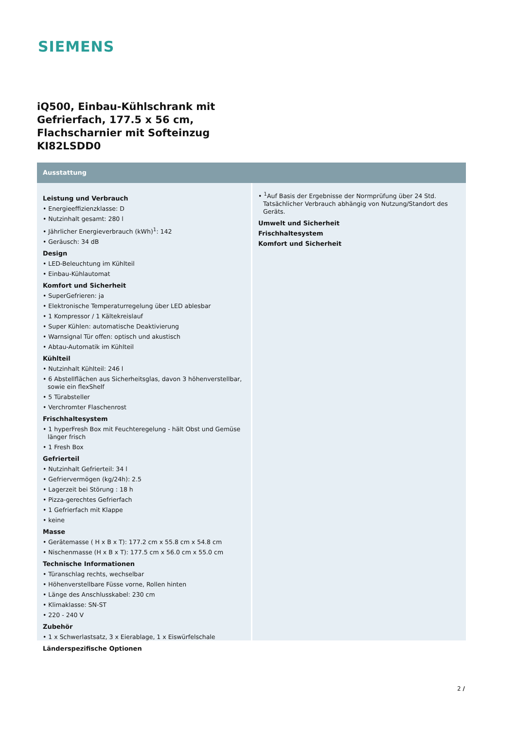SIEMENS
iQ500, Einbau-Kühlschrank mit Gefrierfach, 177.5 x 56 cm, Flachscharnier mit Softeinzug
KI82LSDD0
Ausstattung
Leistung und Verbrauch
• Energieeffizienzklasse: D
• Nutzinhalt gesamt: 280 l
• Jährlicher Energieverbrauch (kWh)<sup>1</sup>: 142
• Geräusch: 34 dB
Design
• LED-Beleuchtung im Kühlteil
• Einbau-Kühlautomat
Komfort und Sicherheit
• SuperGefrieren: ja
• Elektronische Temperaturregelung über LED ablesbar
• 1 Kompressor / 1 Kältekreislauf
• Super Kühlen: automatische Deaktivierung
• Warnsignal Tür offen: optisch und akustisch
• Abtau-Automatik im Kühlteil
Kühlteil
• Nutzinhalt Kühlteil: 246 l
• 6 Abstellflächen aus Sicherheitsglas, davon 3 höhenverstellbar, sowie ein flexShelf
• 5 Türabsteller
• Verchromter Flaschenrost
Frischhaltesystem
• 1 hyperFresh Box mit Feuchteregelung - hält Obst und Gemüse länger frisch
• 1 Fresh Box
Gefrierteil
• Nutzinhalt Gefrierteil: 34 l
• Gefriervermögen (kg/24h): 2.5
• Lagerzeit bei Störung : 18 h
• Pizza-gerechtes Gefrierfach
• 1 Gefrierfach mit Klappe
• keine
Masse
• Gerätemasse ( H x B x T): 177.2 cm x 55.8 cm x 54.8 cm
• Nischenmasse (H x B x T): 177.5 cm x 56.0 cm x 55.0 cm
Technische Informationen
• Türanschlag rechts, wechselbar
• Höhenverstellbare Füsse vorne, Rollen hinten
• Länge des Anschlusskabel: 230 cm
• Klimaklasse: SN-ST
• 220 - 240 V
Zubehör
• 1 x Schwerlastsatz, 3 x Eierablage, 1 x Eiswürfelschale
Länderspezifische Optionen
• <sup>1</sup>Auf Basis der Ergebnisse der Normprüfung über 24 Std. Tatsächlicher Verbrauch abhängig von Nutzung/Standort des Geräts.
Umwelt und Sicherheit
Frischhaltesystem
Komfort und Sicherheit
2 /